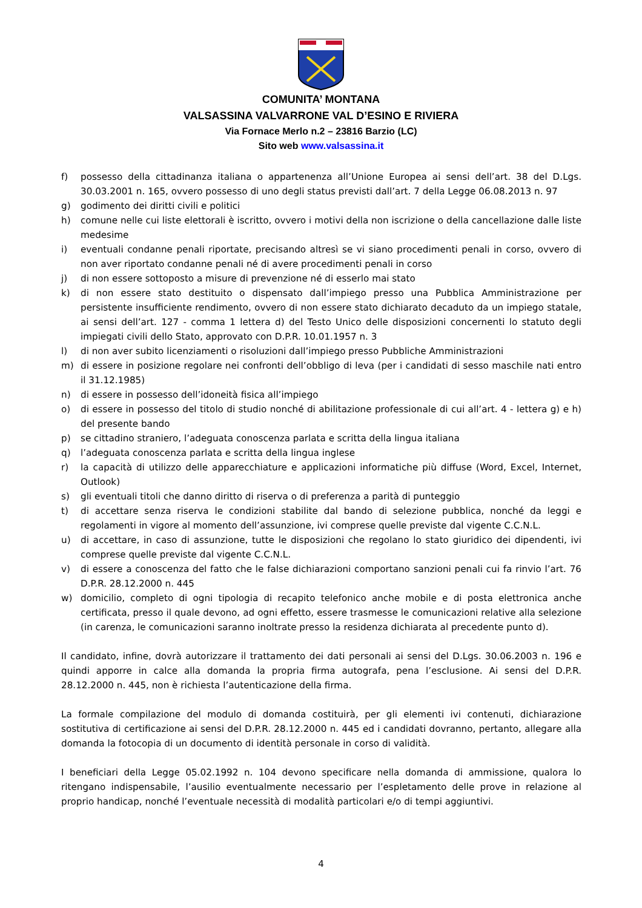COMUNITA’ MONTANA
VALSASSINA VALVARRONE VAL D’ESINO E RIVIERA
Via Fornace Merlo n.2 – 23816 Barzio (LC)
Sito web www.valsassina.it
f) possesso della cittadinanza italiana o appartenenza all’Unione Europea ai sensi dell’art. 38 del D.Lgs. 30.03.2001 n. 165, ovvero possesso di uno degli status previsti dall’art. 7 della Legge 06.08.2013 n. 97
g) godimento dei diritti civili e politici
h) comune nelle cui liste elettorali è iscritto, ovvero i motivi della non iscrizione o della cancellazione dalle liste medesime
i) eventuali condanne penali riportate, precisando altresì se vi siano procedimenti penali in corso, ovvero di non aver riportato condanne penali né di avere procedimenti penali in corso
j) di non essere sottoposto a misure di prevenzione né di esserlo mai stato
k) di non essere stato destituito o dispensato dall’impiego presso una Pubblica Amministrazione per persistente insufficiente rendimento, ovvero di non essere stato dichiarato decaduto da un impiego statale, ai sensi dell’art. 127 - comma 1 lettera d) del Testo Unico delle disposizioni concernenti lo statuto degli impiegati civili dello Stato, approvato con D.P.R. 10.01.1957 n. 3
l) di non aver subito licenziamenti o risoluzioni dall’impiego presso Pubbliche Amministrazioni
m) di essere in posizione regolare nei confronti dell’obbligo di leva (per i candidati di sesso maschile nati entro il 31.12.1985)
n) di essere in possesso dell’idoneità fisica all’impiego
o) di essere in possesso del titolo di studio nonché di abilitazione professionale di cui all’art. 4 - lettera g) e h) del presente bando
p) se cittadino straniero, l’adeguata conoscenza parlata e scritta della lingua italiana
q) l’adeguata conoscenza parlata e scritta della lingua inglese
r) la capacità di utilizzo delle apparecchiature e applicazioni informatiche più diffuse (Word, Excel, Internet, Outlook)
s) gli eventuali titoli che danno diritto di riserva o di preferenza a parità di punteggio
t) di accettare senza riserva le condizioni stabilite dal bando di selezione pubblica, nonché da leggi e regolamenti in vigore al momento dell’assunzione, ivi comprese quelle previste dal vigente C.C.N.L.
u) di accettare, in caso di assunzione, tutte le disposizioni che regolano lo stato giuridico dei dipendenti, ivi comprese quelle previste dal vigente C.C.N.L.
v) di essere a conoscenza del fatto che le false dichiarazioni comportano sanzioni penali cui fa rinvio l’art. 76 D.P.R. 28.12.2000 n. 445
w) domicilio, completo di ogni tipologia di recapito telefonico anche mobile e di posta elettronica anche certificata, presso il quale devono, ad ogni effetto, essere trasmesse le comunicazioni relative alla selezione (in carenza, le comunicazioni saranno inoltrate presso la residenza dichiarata al precedente punto d).
Il candidato, infine, dovrà autorizzare il trattamento dei dati personali ai sensi del D.Lgs. 30.06.2003 n. 196 e quindi apporre in calce alla domanda la propria firma autografa, pena l’esclusione. Ai sensi del D.P.R. 28.12.2000 n. 445, non è richiesta l’autenticazione della firma.
La formale compilazione del modulo di domanda costituirà, per gli elementi ivi contenuti, dichiarazione sostitutiva di certificazione ai sensi del D.P.R. 28.12.2000 n. 445 ed i candidati dovranno, pertanto, allegare alla domanda la fotocopia di un documento di identità personale in corso di validità.
I beneficiari della Legge 05.02.1992 n. 104 devono specificare nella domanda di ammissione, qualora lo ritengano indispensabile, l’ausilio eventualmente necessario per l’espletamento delle prove in relazione al proprio handicap, nonché l’eventuale necessità di modalità particolari e/o di tempi aggiuntivi.
4